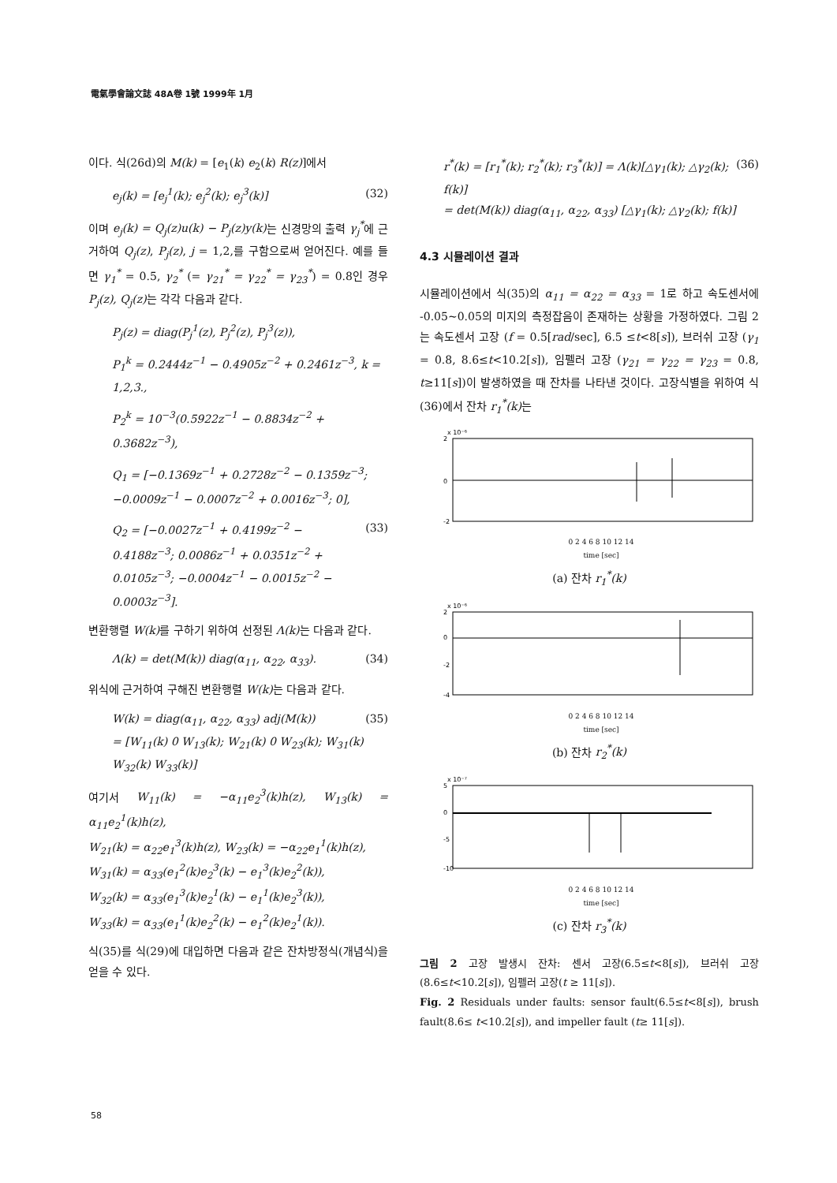電氣學會論文誌 48A卷 1號 1999年 1月
이다. 식(26d)의 M(k) = [e<sub>1</sub>(k) e<sub>2</sub>(k) R(z)]에서
e<sub>j</sub>(k) = [e<sub>j</sub><sup>1</sup>(k); e<sub>j</sub><sup>2</sup>(k); e<sub>j</sub><sup>3</sup>(k)] (32)
이며 e<sub>j</sub>(k) = Q<sub>j</sub>(z)u(k) − P<sub>j</sub>(z)y(k) 는 신경망의 출력 γ<sub>j</sub><sup>*</sup>에 근거하여 Q<sub>j</sub>(z), P<sub>j</sub>(z), j = 1,2,를 구함으로써 얻어진다. 예를 들면 γ<sub>1</sub><sup>*</sup> = 0.5, γ<sub>2</sub><sup>*</sup> (= γ<sub>21</sub><sup>*</sup> = γ<sub>22</sub><sup>*</sup> = γ<sub>23</sub><sup>*</sup>) = 0.8인 경우 P<sub>j</sub>(z), Q<sub>j</sub>(z) 는 각각 다음과 같다.
P<sub>j</sub>(z) = diag(P<sub>j</sub><sup>1</sup>(z), P<sub>j</sub><sup>2</sup>(z), P<sub>j</sub><sup>3</sup>(z)),
P<sub>1</sub><sup>k</sup> = 0.2444z<sup>−1</sup> − 0.4905z<sup>−2</sup> + 0.2461z<sup>−3</sup>, k = 1,2,3.,
P<sub>2</sub><sup>k</sup> = 10<sup>−3</sup>(0.5922z<sup>−1</sup> − 0.8834z<sup>−2</sup> + 0.3682z<sup>−3</sup>),
Q<sub>1</sub> = [−0.1369z<sup>−1</sup> + 0.2728z<sup>−2</sup> − 0.1359z<sup>−3</sup>; −0.0009z<sup>−1</sup> − 0.0007z<sup>−2</sup> + 0.0016z<sup>−3</sup>; 0],
Q<sub>2</sub> = [−0.0027z<sup>−1</sup> + 0.4199z<sup>−2</sup> − 0.4188z<sup>−3</sup>; 0.0086z<sup>−1</sup> + 0.0351z<sup>−2</sup> + 0.0105z<sup>−3</sup>; −0.0004z<sup>−1</sup> − 0.0015z<sup>−2</sup> − 0.0003z<sup>−3</sup>]. (33)
변환행렬 W(k) 를 구하기 위하여 선정된 Λ(k) 는 다음과 같다.
Λ(k) = det(M(k)) diag(α<sub>11</sub>, α<sub>22</sub>, α<sub>33</sub>). (34)
위식에 근거하여 구해진 변환행렬 W(k) 는 다음과 같다.
W(k) = diag(α<sub>11</sub>, α<sub>22</sub>, α<sub>33</sub>) adj(M(k))
= [W<sub>11</sub>(k) 0 W<sub>13</sub>(k); W<sub>21</sub>(k) 0 W<sub>23</sub>(k); W<sub>31</sub>(k) W<sub>32</sub>(k) W<sub>33</sub>(k)] (35)
여기서 W<sub>11</sub>(k) = −α<sub>11</sub>e<sub>2</sub><sup>3</sup>(k)h(z), W<sub>13</sub>(k) = α<sub>11</sub>e<sub>2</sub><sup>1</sup>(k)h(z),
W<sub>21</sub>(k) = α<sub>22</sub>e<sub>1</sub><sup>3</sup>(k)h(z), W<sub>23</sub>(k) = −α<sub>22</sub>e<sub>1</sub><sup>1</sup>(k)h(z),
W<sub>31</sub>(k) = α<sub>33</sub>(e<sub>1</sub><sup>2</sup>(k)e<sub>2</sub><sup>3</sup>(k) − e<sub>1</sub><sup>3</sup>(k)e<sub>2</sub><sup>2</sup>(k)),
W<sub>32</sub>(k) = α<sub>33</sub>(e<sub>1</sub><sup>3</sup>(k)e<sub>2</sub><sup>1</sup>(k) − e<sub>1</sub><sup>1</sup>(k)e<sub>2</sub><sup>3</sup>(k)),
W<sub>33</sub>(k) = α<sub>33</sub>(e<sub>1</sub><sup>1</sup>(k)e<sub>2</sub><sup>2</sup>(k) − e<sub>1</sub><sup>2</sup>(k)e<sub>2</sub><sup>1</sup>(k)).
식(35)를 식(29)에 대입하면 다음과 같은 잔차방정식(개념식)을 얻을 수 있다.
r<sup>*</sup>(k) = [r<sub>1</sub><sup>*</sup>(k); r<sub>2</sub><sup>*</sup>(k); r<sub>3</sub><sup>*</sup>(k)] = Λ(k)[△γ<sub>1</sub>(k); △γ<sub>2</sub>(k); f(k)]
= det(M(k)) diag(α<sub>11</sub>, α<sub>22</sub>, α<sub>33</sub>) [△γ<sub>1</sub>(k); △γ<sub>2</sub>(k); f(k)] (36)
4.3 시뮬레이션 결과
시뮬레이션에서 식(35)의 α<sub>11</sub> = α<sub>22</sub> = α<sub>33</sub> = 1로 하고 속도센서에 -0.05~0.05의 미지의 측정잡음이 존재하는 상황을 가정하였다. 그림 2는 속도센서 고장 (f = 0.5[rad/sec], 6.5 ≤t<8[s]), 브러쉬 고장 (γ<sub>1</sub> = 0.8, 8.6≤t<10.2[s]), 임펠러 고장 (γ<sub>21</sub> = γ<sub>22</sub> = γ<sub>23</sub> = 0.8, t≥11[s])이 발생하였을 때 잔차를 나타낸 것이다. 고장식별을 위하여 식(36)에서 잔차 r<sub>1</sub><sup>*</sup>(k) 는
x 10⁻⁶
2
0
-2
0 2 4 6 8 10 12 14
time [sec]
(a) 잔차 r<sub>1</sub><sup>*</sup>(k)
x 10⁻⁶
2
0
-2
-4
0 2 4 6 8 10 12 14
time [sec]
(b) 잔차 r<sub>2</sub><sup>*</sup>(k)
x 10⁻⁷
5
0
-5
-10
0 2 4 6 8 10 12 14
time [sec]
(c) 잔차 r<sub>3</sub><sup>*</sup>(k)
그림 2 고장 발생시 잔차: 센서 고장(6.5≤t<8[s]), 브러쉬 고장(8.6≤t<10.2[s]), 임펠러 고장(t ≥ 11[s]).
Fig. 2 Residuals under faults: sensor fault(6.5≤t<8[s]), brush fault(8.6≤ t<10.2[s]), and impeller fault (t≥ 11[s]).
58